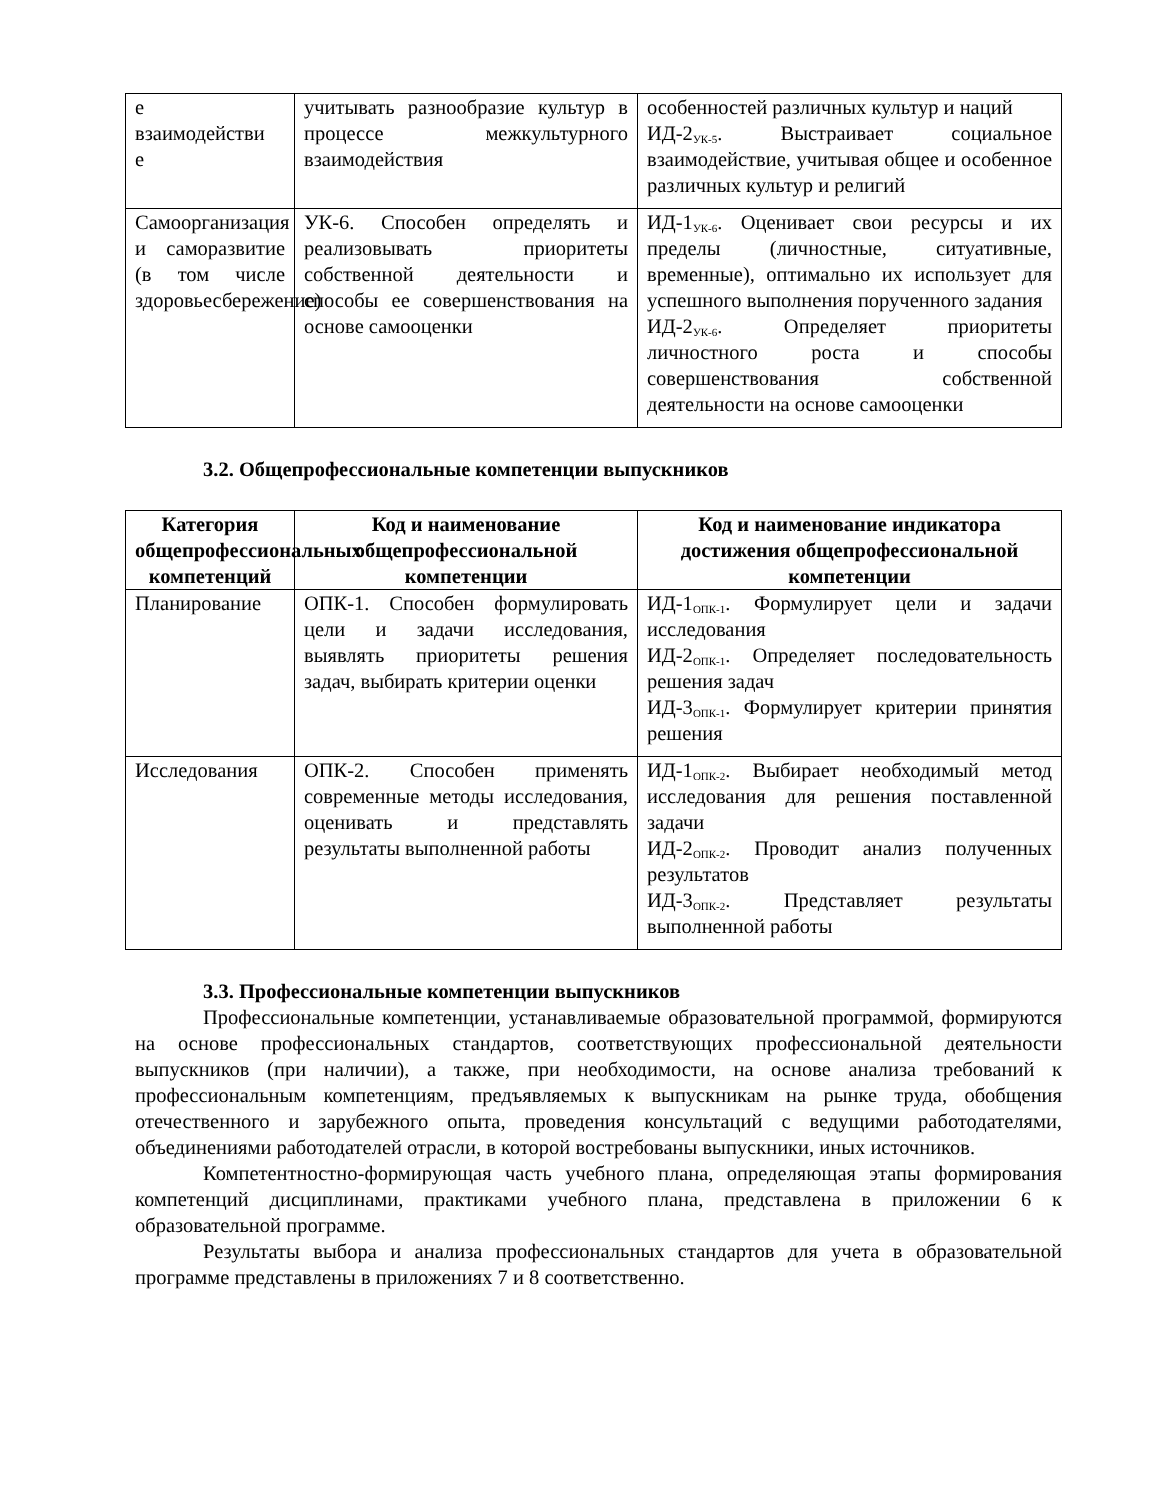| е взаимодействи е | учитывать разнообразие культур в процессе межкультурного взаимодействия | особенностей различных культур и наций ИД-2<sub>УК-5</sub>. Выстраивает социальное взаимодействие, учитывая общее и особенное различных культур и религий |
| Самоорганизация и саморазвитие (в том числе здоровьесбережение) | УК-6. Способен определять и реализовывать приоритеты собственной деятельности и способы ее совершенствования на основе самооценки | ИД-1<sub>УК-6</sub>. Оценивает свои ресурсы и их пределы (личностные, ситуативные, временные), оптимально их использует для успешного выполнения порученного задания ИД-2<sub>УК-6</sub>. Определяет приоритеты личностного роста и способы совершенствования собственной деятельности на основе самооценки |
3.2. Общепрофессиональные компетенции выпускников
| Категория общепрофессиональных компетенций | Код и наименование общепрофессиональной компетенции | Код и наименование индикатора достижения общепрофессиональной компетенции |
| --- | --- | --- |
| Планирование | ОПК-1. Способен формулировать цели и задачи исследования, выявлять приоритеты решения задач, выбирать критерии оценки | ИД-1<sub>ОПК-1</sub>. Формулирует цели и задачи исследования ИД-2<sub>ОПК-1</sub>. Определяет последовательность решения задач ИД-3<sub>ОПК-1</sub>. Формулирует критерии принятия решения |
| Исследования | ОПК-2. Способен применять современные методы исследования, оценивать и представлять результаты выполненной работы | ИД-1<sub>ОПК-2</sub>. Выбирает необходимый метод исследования для решения поставленной задачи ИД-2<sub>ОПК-2</sub>. Проводит анализ полученных результатов ИД-3<sub>ОПК-2</sub>. Представляет результаты выполненной работы |
3.3. Профессиональные компетенции выпускников
Профессиональные компетенции, устанавливаемые образовательной программой, формируются на основе профессиональных стандартов, соответствующих профессиональной деятельности выпускников (при наличии), а также, при необходимости, на основе анализа требований к профессиональным компетенциям, предъявляемых к выпускникам на рынке труда, обобщения отечественного и зарубежного опыта, проведения консультаций с ведущими работодателями, объединениями работодателей отрасли, в которой востребованы выпускники, иных источников.
Компетентностно-формирующая часть учебного плана, определяющая этапы формирования компетенций дисциплинами, практиками учебного плана, представлена в приложении 6 к образовательной программе.
Результаты выбора и анализа профессиональных стандартов для учета в образовательной программе представлены в приложениях 7 и 8 соответственно.